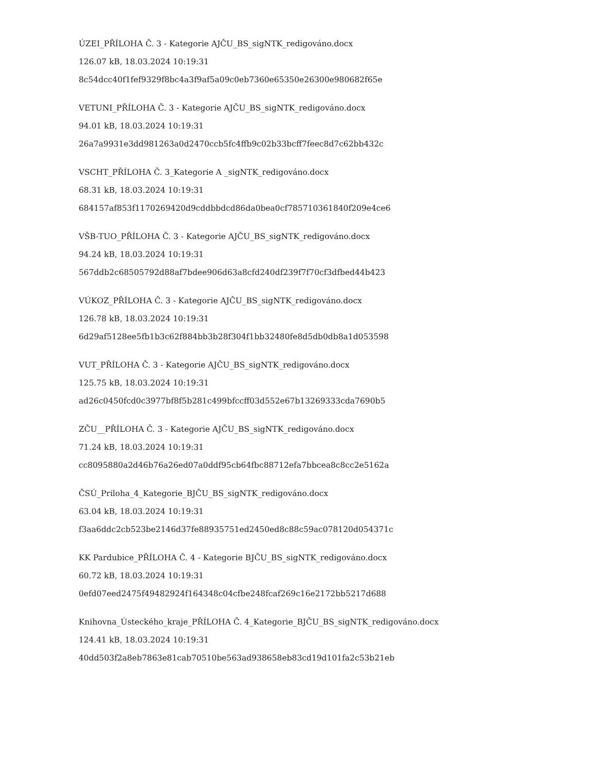ÚZEI_PŘÍLOHA Č. 3 - Kategorie AJČU_BS_sigNTK_redigováno.docx
126.07 kB, 18.03.2024 10:19:31
8c54dcc40f1fef9329f8bc4a3f9af5a09c0eb7360e65350e26300e980682f65e
VETUNI_PŘÍLOHA Č. 3 - Kategorie AJČU_BS_sigNTK_redigováno.docx
94.01 kB, 18.03.2024 10:19:31
26a7a9931e3dd981263a0d2470ccb5fc4ffb9c02b33bcff7feec8d7c62bb432c
VSCHT_PŘÍLOHA Č. 3_Kategorie A _sigNTK_redigováno.docx
68.31 kB, 18.03.2024 10:19:31
684157af853f1170269420d9cddbbdcd86da0bea0cf785710361840f209e4ce6
VŠB-TUO_PŘÍLOHA Č. 3 - Kategorie AJČU_BS_sigNTK_redigováno.docx
94.24 kB, 18.03.2024 10:19:31
567ddb2c68505792d88af7bdee906d63a8cfd240df239f7f70cf3dfbed44b423
VÚKOZ_PŘÍLOHA Č. 3 - Kategorie AJČU_BS_sigNTK_redigováno.docx
126.78 kB, 18.03.2024 10:19:31
6d29af5128ee5fb1b3c62f884bb3b28f304f1bb32480fe8d5db0db8a1d053598
VUT_PŘÍLOHA Č. 3 - Kategorie AJČU_BS_sigNTK_redigováno.docx
125.75 kB, 18.03.2024 10:19:31
ad26c0450fcd0c3977bf8f5b281c499bfccff03d552e67b13269333cda7690b5
ZČU__PŘÍLOHA Č. 3 - Kategorie AJČU_BS_sigNTK_redigováno.docx
71.24 kB, 18.03.2024 10:19:31
cc8095880a2d46b76a26ed07a0ddf95cb64fbc88712efa7bbcea8c8cc2e5162a
ČSÚ_Priloha_4_Kategorie_BJČU_BS_sigNTK_redigováno.docx
63.04 kB, 18.03.2024 10:19:31
f3aa6ddc2cb523be2146d37fe88935751ed2450ed8c88c59ac078120d054371c
KK Pardubice_PŘÍLOHA Č. 4 - Kategorie BJČU_BS_sigNTK_redigováno.docx
60.72 kB, 18.03.2024 10:19:31
0efd07eed2475f49482924f164348c04cfbe248fcaf269c16e2172bb5217d688
Knihovna_Ústeckého_kraje_PŘÍLOHA Č. 4_Kategorie_BJČU_BS_sigNTK_redigováno.docx
124.41 kB, 18.03.2024 10:19:31
40dd503f2a8eb7863e81cab70510be563ad938658eb83cd19d101fa2c53b21eb